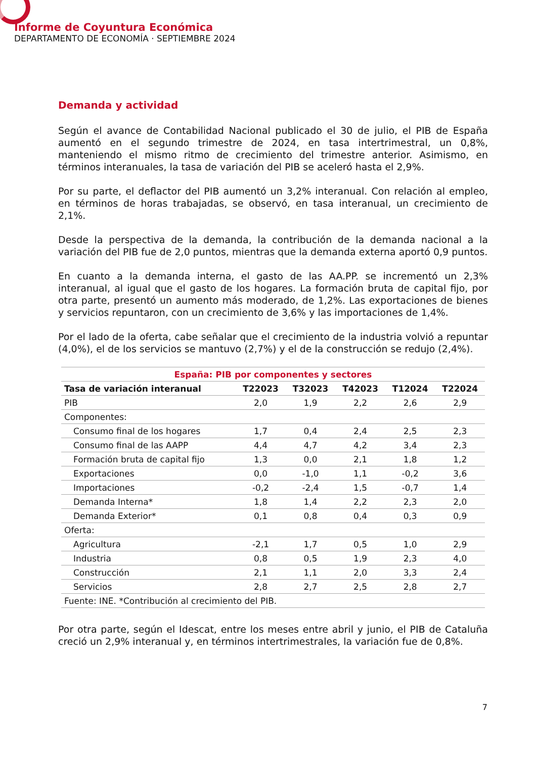Informe de Coyuntura Económica
DEPARTAMENTO DE ECONOMÍA · SEPTIEMBRE 2024
Demanda y actividad
Según el avance de Contabilidad Nacional publicado el 30 de julio, el PIB de España aumentó en el segundo trimestre de 2024, en tasa intertrimestral, un 0,8%, manteniendo el mismo ritmo de crecimiento del trimestre anterior. Asimismo, en términos interanuales, la tasa de variación del PIB se aceleró hasta el 2,9%.
Por su parte, el deflactor del PIB aumentó un 3,2% interanual. Con relación al empleo, en términos de horas trabajadas, se observó, en tasa interanual, un crecimiento de 2,1%.
Desde la perspectiva de la demanda, la contribución de la demanda nacional a la variación del PIB fue de 2,0 puntos, mientras que la demanda externa aportó 0,9 puntos.
En cuanto a la demanda interna, el gasto de las AA.PP. se incrementó un 2,3% interanual, al igual que el gasto de los hogares. La formación bruta de capital fijo, por otra parte, presentó un aumento más moderado, de 1,2%. Las exportaciones de bienes y servicios repuntaron, con un crecimiento de 3,6% y las importaciones de 1,4%.
Por el lado de la oferta, cabe señalar que el crecimiento de la industria volvió a repuntar (4,0%), el de los servicios se mantuvo (2,7%) y el de la construcción se redujo (2,4%).
| España: PIB por componentes y sectores | | | | | |
| Tasa de variación interanual | T22023 | T32023 | T42023 | T12024 | T22024 |
| PIB | 2,0 | 1,9 | 2,2 | 2,6 | 2,9 |
| Componentes: | | | | | |
| Consumo final de los hogares | 1,7 | 0,4 | 2,4 | 2,5 | 2,3 |
| Consumo final de las AAPP | 4,4 | 4,7 | 4,2 | 3,4 | 2,3 |
| Formación bruta de capital fijo | 1,3 | 0,0 | 2,1 | 1,8 | 1,2 |
| Exportaciones | 0,0 | -1,0 | 1,1 | -0,2 | 3,6 |
| Importaciones | -0,2 | -2,4 | 1,5 | -0,7 | 1,4 |
| Demanda Interna* | 1,8 | 1,4 | 2,2 | 2,3 | 2,0 |
| Demanda Exterior* | 0,1 | 0,8 | 0,4 | 0,3 | 0,9 |
| Oferta: | | | | | |
| Agricultura | -2,1 | 1,7 | 0,5 | 1,0 | 2,9 |
| Industria | 0,8 | 0,5 | 1,9 | 2,3 | 4,0 |
| Construcción | 2,1 | 1,1 | 2,0 | 3,3 | 2,4 |
| Servicios | 2,8 | 2,7 | 2,5 | 2,8 | 2,7 |
| Fuente: INE. *Contribución al crecimiento del PIB. | | | | | |
Por otra parte, según el Idescat, entre los meses entre abril y junio, el PIB de Cataluña creció un 2,9% interanual y, en términos intertrimestrales, la variación fue de 0,8%.
7